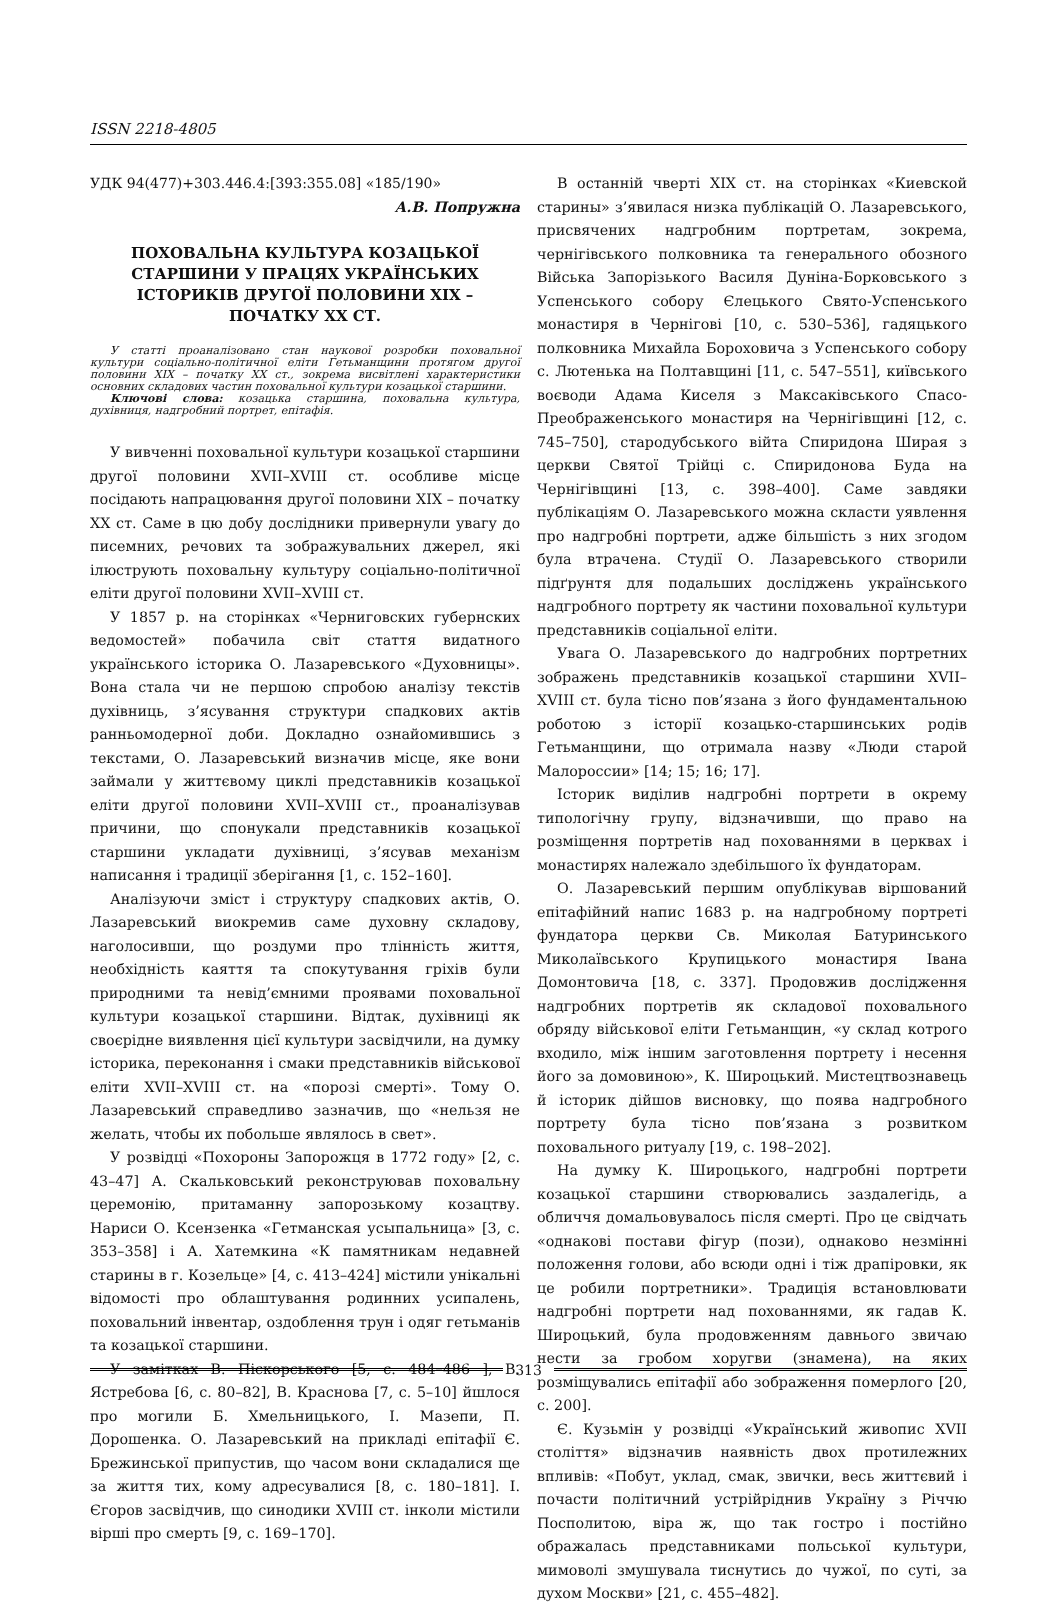ISSN 2218-4805
УДК 94(477)+303.446.4:[393:355.08] «185/190»
А.В. Попружна
ПОХОВАЛЬНА КУЛЬТУРА КОЗАЦЬКОЇ СТАРШИНИ У ПРАЦЯХ УКРАЇНСЬКИХ ІСТОРИКІВ ДРУГОЇ ПОЛОВИНИ XIX – ПОЧАТКУ XX СТ.
У статті проаналізовано стан наукової розробки поховальної культури соціально-політичної еліти Гетьманщини протягом другої половини XIX – початку XX ст., зокрема висвітлені характеристики основних складових частин поховальної культури козацької старшини.
Ключові слова: козацька старшина, поховальна культура, духівниця, надгробний портрет, епітафія.
У вивченні поховальної культури козацької старшини другої половини XVII–XVIII ст. особливе місце посідають напрацювання другої половини XIX – початку XX ст. Саме в цю добу дослідники привернули увагу до писемних, речових та зображувальних джерел, які ілюструють поховальну культуру соціально-політичної еліти другої половини XVII–XVIII ст.
У 1857 р. на сторінках «Черниговских губернских ведомостей» побачила світ стаття видатного українського історика О. Лазаревського «Духовницы». Вона стала чи не першою спробою аналізу текстів духівниць, з’ясування структури спадкових актів ранньомодерної доби. Докладно ознайомившись з текстами, О. Лазаревський визначив місце, яке вони займали у життєвому циклі представників козацької еліти другої половини XVII–XVIII ст., проаналізував причини, що спонукали представників козацької старшини укладати духівниці, з’ясував механізм написання і традиції зберігання [1, с. 152–160].
Аналізуючи зміст і структуру спадкових актів, О. Лазаревський виокремив саме духовну складову, наголосивши, що роздуми про тлінність життя, необхідність каяття та спокутування гріхів були природними та невід’ємними проявами поховальної культури козацької старшини. Відтак, духівниці як своєрідне виявлення цієї культури засвідчили, на думку історика, переконання і смаки представників військової еліти XVII–XVIII ст. на «порозі смерті». Тому О. Лазаревський справедливо зазначив, що «нельзя не желать, чтобы их побольше являлось в свет».
У розвідці «Похороны Запорожця в 1772 году» [2, с. 43–47] А. Скальковський реконструював поховальну церемонію, притаманну запорозькому козацтву. Нариси О. Ксензенка «Гетманская усыпальница» [3, с. 353–358] і А. Хатемкина «К памятникам недавней старины в г. Козельце» [4, с. 413–424] містили унікальні відомості про облаштування родинних усипалень, поховальний інвентар, оздоблення трун і одяг гетьманів та козацької старшини.
У замітках В. Піскорського [5, с. 484–486 ], В. Ястребова [6, с. 80–82], В. Краснова [7, с. 5–10] йшлося про могили Б. Хмельницького, І. Мазепи, П. Дорошенка. О. Лазаревський на прикладі епітафії Є. Брежинської припустив, що часом вони складалися ще за життя тих, кому адресувалися [8, с. 180–181]. І. Єгоров засвідчив, що синодики XVIII ст. інколи містили вірші про смерть [9, с. 169–170].
В останній чверті XIX ст. на сторінках «Киевской старины» з’явилася низка публікацій О. Лазаревського, присвячених надгробним портретам, зокрема, чернігівського полковника та генерального обозного Війська Запорізького Василя Дуніна-Борковського з Успенського собору Єлецького Свято-Успенського монастиря в Чернігові [10, с. 530–536], гадяцького полковника Михайла Бороховича з Успенського собору с. Лютенька на Полтавщині [11, с. 547–551], київського воєводи Адама Киселя з Максаківського Спасо-Преображенського монастиря на Чернігівщині [12, с. 745–750], стародубського війта Спиридона Ширая з церкви Святої Трійці с. Спиридонова Буда на Чернігівщині [13, с. 398–400]. Саме завдяки публікаціям О. Лазаревського можна скласти уявлення про надгробні портрети, адже більшість з них згодом була втрачена. Студії О. Лазаревського створили підґрунтя для подальших досліджень українського надгробного портрету як частини поховальної культури представників соціальної еліти.
Увага О. Лазаревського до надгробних портретних зображень представників козацької старшини XVII–XVIII ст. була тісно пов’язана з його фундаментальною роботою з історії козацько-старшинських родів Гетьманщини, що отримала назву «Люди старой Малороссии» [14; 15; 16; 17].
Історик виділив надгробні портрети в окрему типологічну групу, відзначивши, що право на розміщення портретів над похованнями в церквах і монастирях належало здебільшого їх фундаторам.
О. Лазаревський першим опублікував віршований епітафійний напис 1683 р. на надгробному портреті фундатора церкви Св. Миколая Батуринського Миколаївського Крупицького монастиря Івана Домонтовича [18, с. 337]. Продовжив дослідження надгробних портретів як складової поховального обряду військової еліти Гетьманщин, «у склад котрого входило, між іншим заготовлення портрету і несення його за домовиною», К. Широцький. Мистецтвознавець й історик дійшов висновку, що поява надгробного портрету була тісно пов’язана з розвитком поховального ритуалу [19, с. 198–202].
На думку К. Широцького, надгробні портрети козацької старшини створювались заздалегідь, а обличчя домальовувалось після смерті. Про це свідчать «однакові постави фігур (пози), однаково незмінні положення голови, або всюди одні і тіж драпіровки, як це робили портретники». Традиція встановлювати надгробні портрети над похованнями, як гадав К. Широцький, була продовженням давнього звичаю нести за гробом хоругви (знамена), на яких розміщувались епітафії або зображення померлого [20, с. 200].
Є. Кузьмін у розвідці «Український живопис XVII століття» відзначив наявність двох протилежних впливів: «Побут, уклад, смак, звички, весь життєвий і почасти політичний устрійріднив Україну з Річчю Посполитою, віра ж, що так гостро і постійно ображалась представниками польської культури, мимоволі змушувала тиснутись до чужої, по суті, за духом Москви» [21, с. 455–482].
313